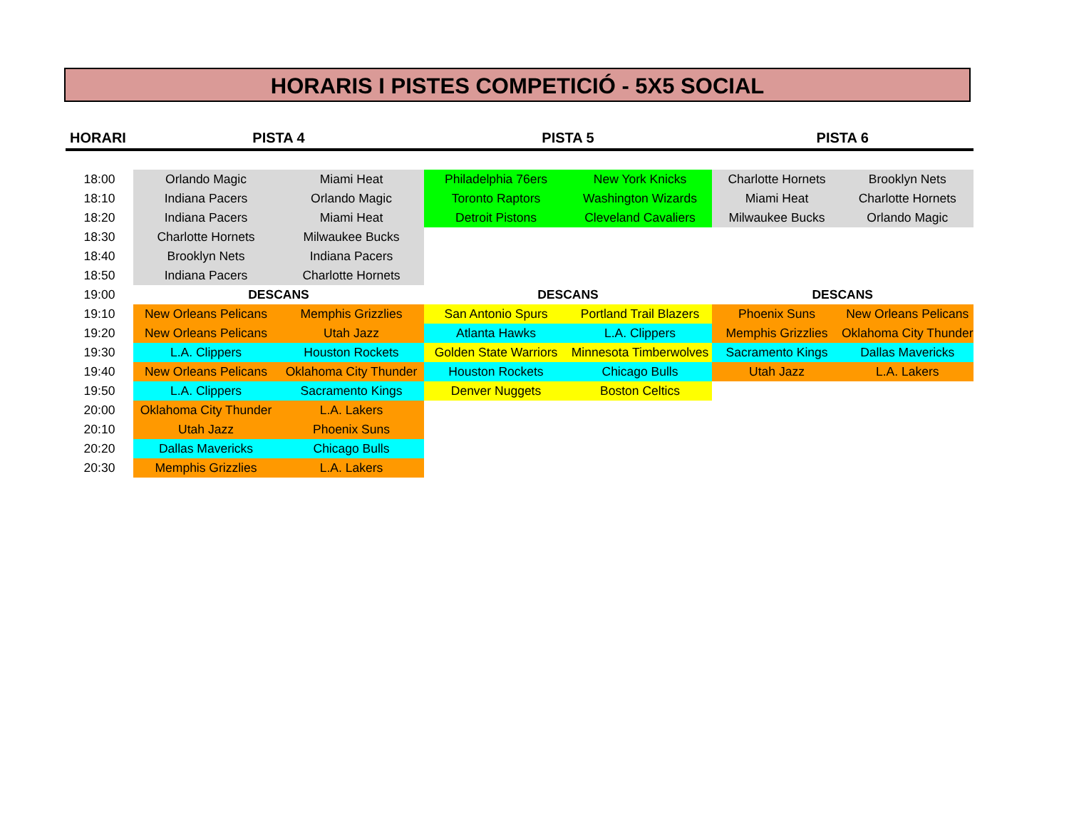HORARIS I PISTES COMPETICIÓ - 5X5 SOCIAL
| HORARI | PISTA 4 | | PISTA 5 | | PISTA 6 | |
| --- | --- | --- | --- | --- | --- | --- |
| 18:00 | Orlando Magic | Miami Heat | Philadelphia 76ers | New York Knicks | Charlotte Hornets | Brooklyn Nets |
| 18:10 | Indiana Pacers | Orlando Magic | Toronto Raptors | Washington Wizards | Miami Heat | Charlotte Hornets |
| 18:20 | Indiana Pacers | Miami Heat | Detroit Pistons | Cleveland Cavaliers | Milwaukee Bucks | Orlando Magic |
| 18:30 | Charlotte Hornets | Milwaukee Bucks | | | | |
| 18:40 | Brooklyn Nets | Indiana Pacers | | | | |
| 18:50 | Indiana Pacers | Charlotte Hornets | | | | |
| 19:00 | DESCANS | | DESCANS | | DESCANS | |
| 19:10 | New Orleans Pelicans | Memphis Grizzlies | San Antonio Spurs | Portland Trail Blazers | Phoenix Suns | New Orleans Pelicans |
| 19:20 | New Orleans Pelicans | Utah Jazz | Atlanta Hawks | L.A. Clippers | Memphis Grizzlies | Oklahoma City Thunder |
| 19:30 | L.A. Clippers | Houston Rockets | Golden State Warriors | Minnesota Timberwolves | Sacramento Kings | Dallas Mavericks |
| 19:40 | New Orleans Pelicans | Oklahoma City Thunder | Houston Rockets | Chicago Bulls | Utah Jazz | L.A. Lakers |
| 19:50 | L.A. Clippers | Sacramento Kings | Denver Nuggets | Boston Celtics | | |
| 20:00 | Oklahoma City Thunder | L.A. Lakers | | | | |
| 20:10 | Utah Jazz | Phoenix Suns | | | | |
| 20:20 | Dallas Mavericks | Chicago Bulls | | | | |
| 20:30 | Memphis Grizzlies | L.A. Lakers | | | | |